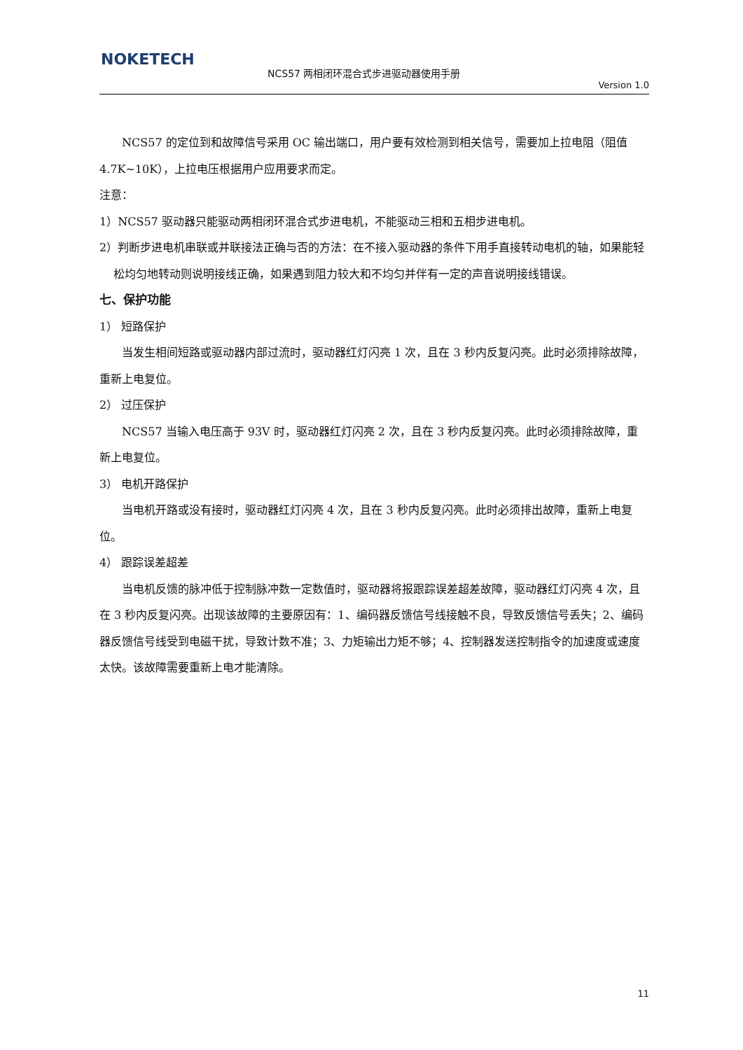NOKETECH
NCS57 两相闭环混合式步进驱动器使用手册
Version 1.0
NCS57 的定位到和故障信号采用 OC 输出端口，用户要有效检测到相关信号，需要加上拉电阻（阻值 4.7K~10K），上拉电压根据用户应用要求而定。
注意：
1）NCS57 驱动器只能驱动两相闭环混合式步进电机，不能驱动三相和五相步进电机。
2）判断步进电机串联或并联接法正确与否的方法：在不接入驱动器的条件下用手直接转动电机的轴，如果能轻松均匀地转动则说明接线正确，如果遇到阻力较大和不均匀并伴有一定的声音说明接线错误。
七、保护功能
1） 短路保护
当发生相间短路或驱动器内部过流时，驱动器红灯闪亮 1 次，且在 3 秒内反复闪亮。此时必须排除故障，重新上电复位。
2） 过压保护
NCS57 当输入电压高于 93V 时，驱动器红灯闪亮 2 次，且在 3 秒内反复闪亮。此时必须排除故障，重新上电复位。
3） 电机开路保护
当电机开路或没有接时，驱动器红灯闪亮 4 次，且在 3 秒内反复闪亮。此时必须排出故障，重新上电复位。
4） 跟踪误差超差
当电机反馈的脉冲低于控制脉冲数一定数值时，驱动器将报跟踪误差超差故障，驱动器红灯闪亮 4 次，且在 3 秒内反复闪亮。出现该故障的主要原因有：1、编码器反馈信号线接触不良，导致反馈信号丢失；2、编码器反馈信号线受到电磁干扰，导致计数不准；3、力矩输出力矩不够；4、控制器发送控制指令的加速度或速度太快。该故障需要重新上电才能清除。
11